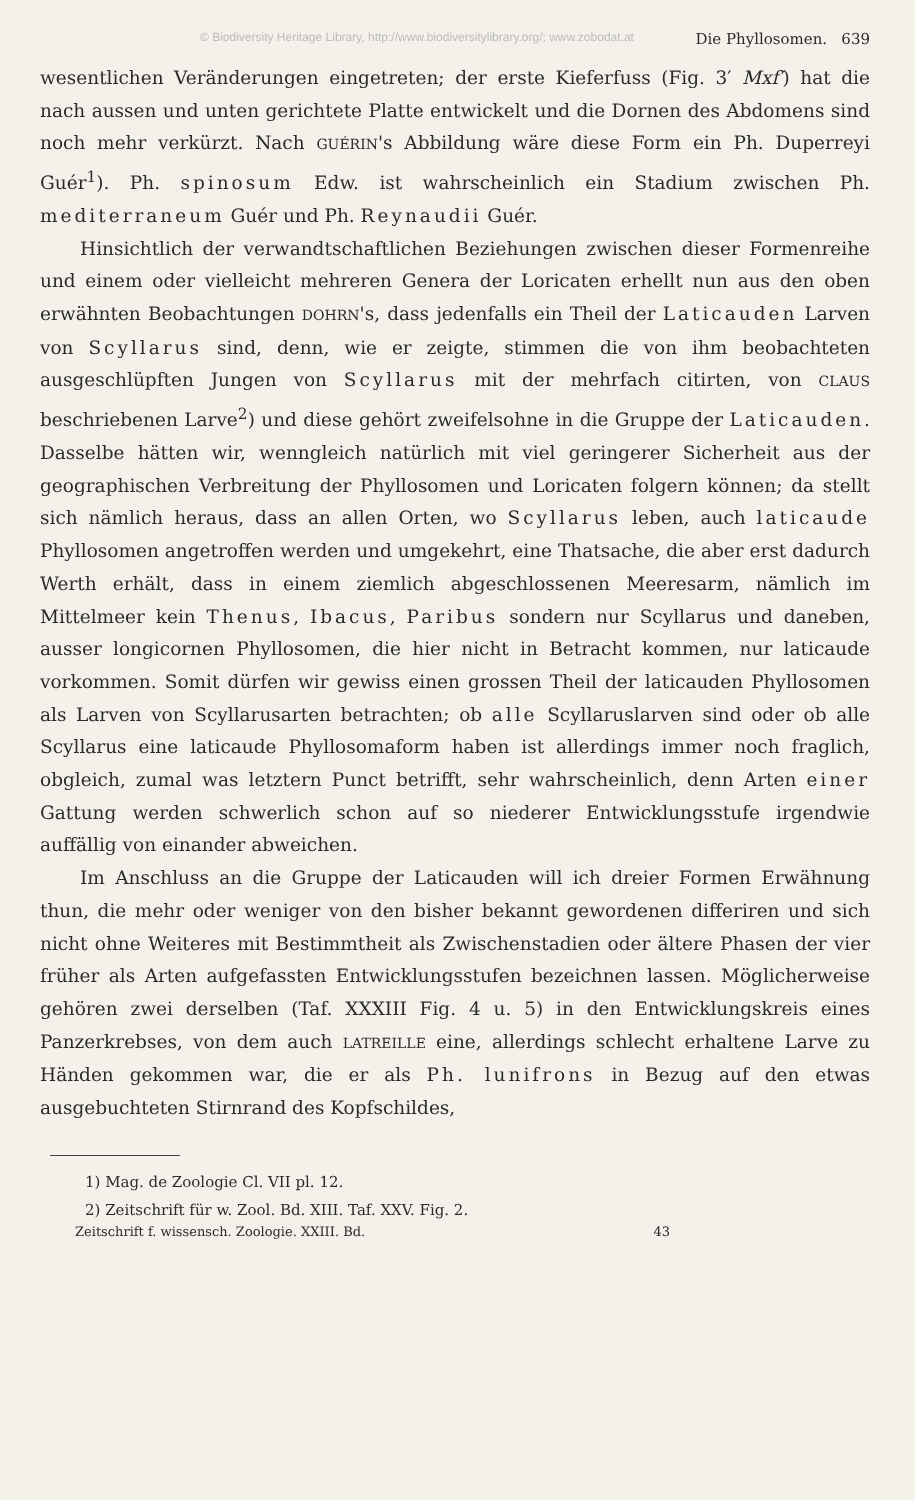© Biodiversity Heritage Library, http://www.biodiversitylibrary.org/; www.zobodat.at Die Phyllosomen. 639
wesentlichen Veränderungen eingetreten; der erste Kieferfuss (Fig. 3′ Mxf′) hat die nach aussen und unten gerichtete Platte entwickelt und die Dornen des Abdomens sind noch mehr verkürzt. Nach GUÉRIN's Abbildung wäre diese Form ein Ph. Duperreyi Guér<sup>1</sup>). Ph. spinosum Edw. ist wahrscheinlich ein Stadium zwischen Ph. mediterraneum Guér und Ph. Reynaudii Guér.
Hinsichtlich der verwandtschaftlichen Beziehungen zwischen dieser Formenreihe und einem oder vielleicht mehreren Genera der Loricaten erhellt nun aus den oben erwähnten Beobachtungen DOHRN's, dass jedenfalls ein Theil der Laticauden Larven von Scyllarus sind, denn, wie er zeigte, stimmen die von ihm beobachteten ausgeschlüpften Jungen von Scyllarus mit der mehrfach citirten, von CLAUS beschriebenen Larve<sup>2</sup>) und diese gehört zweifelsohne in die Gruppe der Laticauden. Dasselbe hätten wir, wenngleich natürlich mit viel geringerer Sicherheit aus der geographischen Verbreitung der Phyllosomen und Loricaten folgern können; da stellt sich nämlich heraus, dass an allen Orten, wo Scyllarus leben, auch laticaude Phyllosomen angetroffen werden und umgekehrt, eine Thatsache, die aber erst dadurch Werth erhält, dass in einem ziemlich abgeschlossenen Meeresarm, nämlich im Mittelmeer kein Thenus, Ibacus, Paribus sondern nur Scyllarus und daneben, ausser longicornen Phyllosomen, die hier nicht in Betracht kommen, nur laticaude vorkommen. Somit dürfen wir gewiss einen grossen Theil der laticauden Phyllosomen als Larven von Scyllarusarten betrachten; ob alle Scyllaruslarven sind oder ob alle Scyllarus eine laticaude Phyllosomaform haben ist allerdings immer noch fraglich, obgleich, zumal was letztern Punct betrifft, sehr wahrscheinlich, denn Arten einer Gattung werden schwerlich schon auf so niederer Entwicklungsstufe irgendwie auffällig von einander abweichen.
Im Anschluss an die Gruppe der Laticauden will ich dreier Formen Erwähnung thun, die mehr oder weniger von den bisher bekannt gewordenen differiren und sich nicht ohne Weiteres mit Bestimmtheit als Zwischenstadien oder ältere Phasen der vier früher als Arten aufgefassten Entwicklungsstufen bezeichnen lassen. Möglicherweise gehören zwei derselben (Taf. XXXIII Fig. 4 u. 5) in den Entwicklungskreis eines Panzerkrebses, von dem auch LATREILLE eine, allerdings schlecht erhaltene Larve zu Händen gekommen war, die er als Ph. lunifrons in Bezug auf den etwas ausgebuchteten Stirnrand des Kopfschildes,
1) Mag. de Zoologie Cl. VII pl. 12.
2) Zeitschrift für w. Zool. Bd. XIII. Taf. XXV. Fig. 2.
Zeitschrift f. wissensch. Zoologie. XXIII. Bd. 43